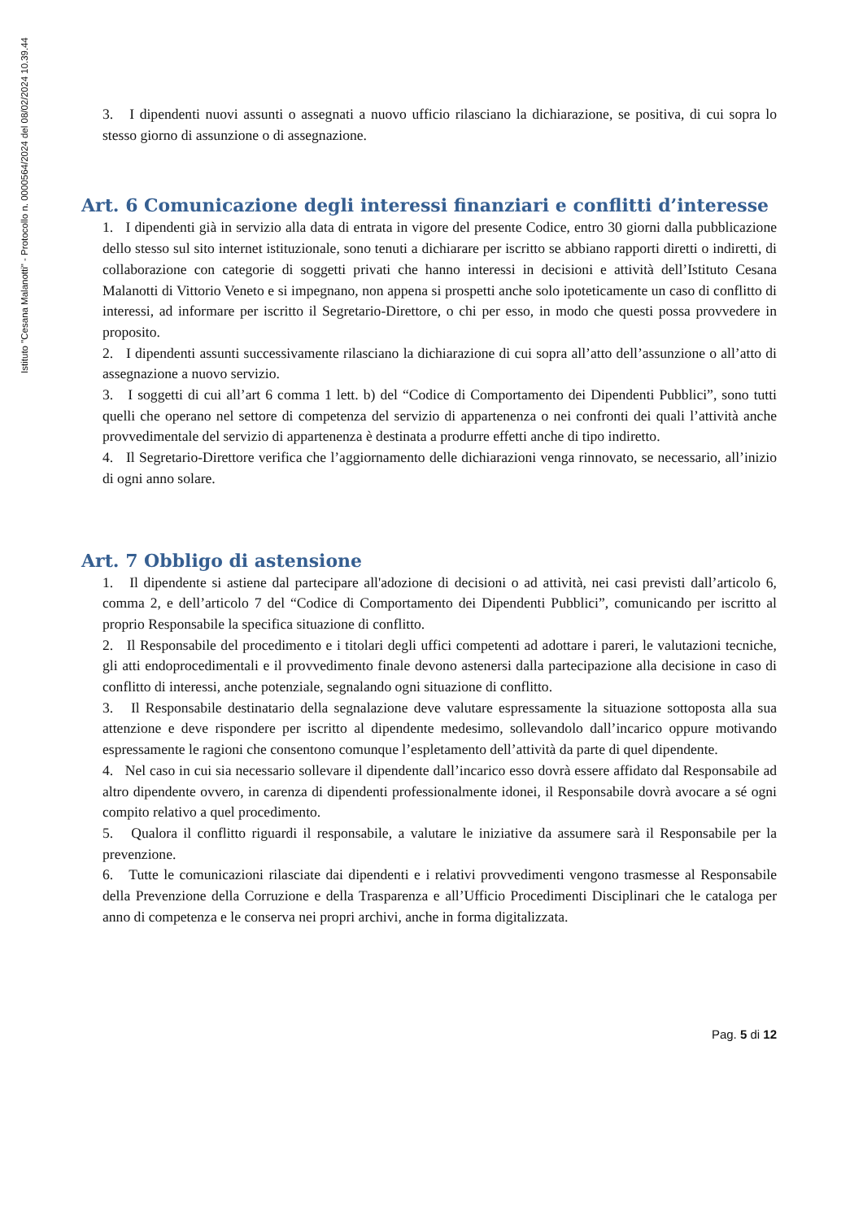Istituto "Cesana Malanotti" - Protocollo n. 0000564/2024 del 08/02/2024 10.39.44
3. I dipendenti nuovi assunti o assegnati a nuovo ufficio rilasciano la dichiarazione, se positiva, di cui sopra lo stesso giorno di assunzione o di assegnazione.
Art. 6 Comunicazione degli interessi finanziari e conflitti d’interesse
1. I dipendenti già in servizio alla data di entrata in vigore del presente Codice, entro 30 giorni dalla pubblicazione dello stesso sul sito internet istituzionale, sono tenuti a dichiarare per iscritto se abbiano rapporti diretti o indiretti, di collaborazione con categorie di soggetti privati che hanno interessi in decisioni e attività dell’Istituto Cesana Malanotti di Vittorio Veneto e si impegnano, non appena si prospetti anche solo ipoteticamente un caso di conflitto di interessi, ad informare per iscritto il Segretario-Direttore, o chi per esso, in modo che questi possa provvedere in proposito.
2. I dipendenti assunti successivamente rilasciano la dichiarazione di cui sopra all’atto dell’assunzione o all’atto di assegnazione a nuovo servizio.
3. I soggetti di cui all’art 6 comma 1 lett. b) del “Codice di Comportamento dei Dipendenti Pubblici”, sono tutti quelli che operano nel settore di competenza del servizio di appartenenza o nei confronti dei quali l’attività anche provvedimentale del servizio di appartenenza è destinata a produrre effetti anche di tipo indiretto.
4. Il Segretario-Direttore verifica che l’aggiornamento delle dichiarazioni venga rinnovato, se necessario, all’inizio di ogni anno solare.
Art. 7 Obbligo di astensione
1. Il dipendente si astiene dal partecipare all'adozione di decisioni o ad attività, nei casi previsti dall’articolo 6, comma 2, e dell’articolo 7 del “Codice di Comportamento dei Dipendenti Pubblici”, comunicando per iscritto al proprio Responsabile la specifica situazione di conflitto.
2. Il Responsabile del procedimento e i titolari degli uffici competenti ad adottare i pareri, le valutazioni tecniche, gli atti endoprocedimentali e il provvedimento finale devono astenersi dalla partecipazione alla decisione in caso di conflitto di interessi, anche potenziale, segnalando ogni situazione di conflitto.
3. Il Responsabile destinatario della segnalazione deve valutare espressamente la situazione sottoposta alla sua attenzione e deve rispondere per iscritto al dipendente medesimo, sollevandolo dall’incarico oppure motivando espressamente le ragioni che consentono comunque l’espletamento dell’attività da parte di quel dipendente.
4. Nel caso in cui sia necessario sollevare il dipendente dall’incarico esso dovrà essere affidato dal Responsabile ad altro dipendente ovvero, in carenza di dipendenti professionalmente idonei, il Responsabile dovrà avocare a sé ogni compito relativo a quel procedimento.
5. Qualora il conflitto riguardi il responsabile, a valutare le iniziative da assumere sarà il Responsabile per la prevenzione.
6. Tutte le comunicazioni rilasciate dai dipendenti e i relativi provvedimenti vengono trasmesse al Responsabile della Prevenzione della Corruzione e della Trasparenza e all’Ufficio Procedimenti Disciplinari che le cataloga per anno di competenza e le conserva nei propri archivi, anche in forma digitalizzata.
Pag. 5 di 12